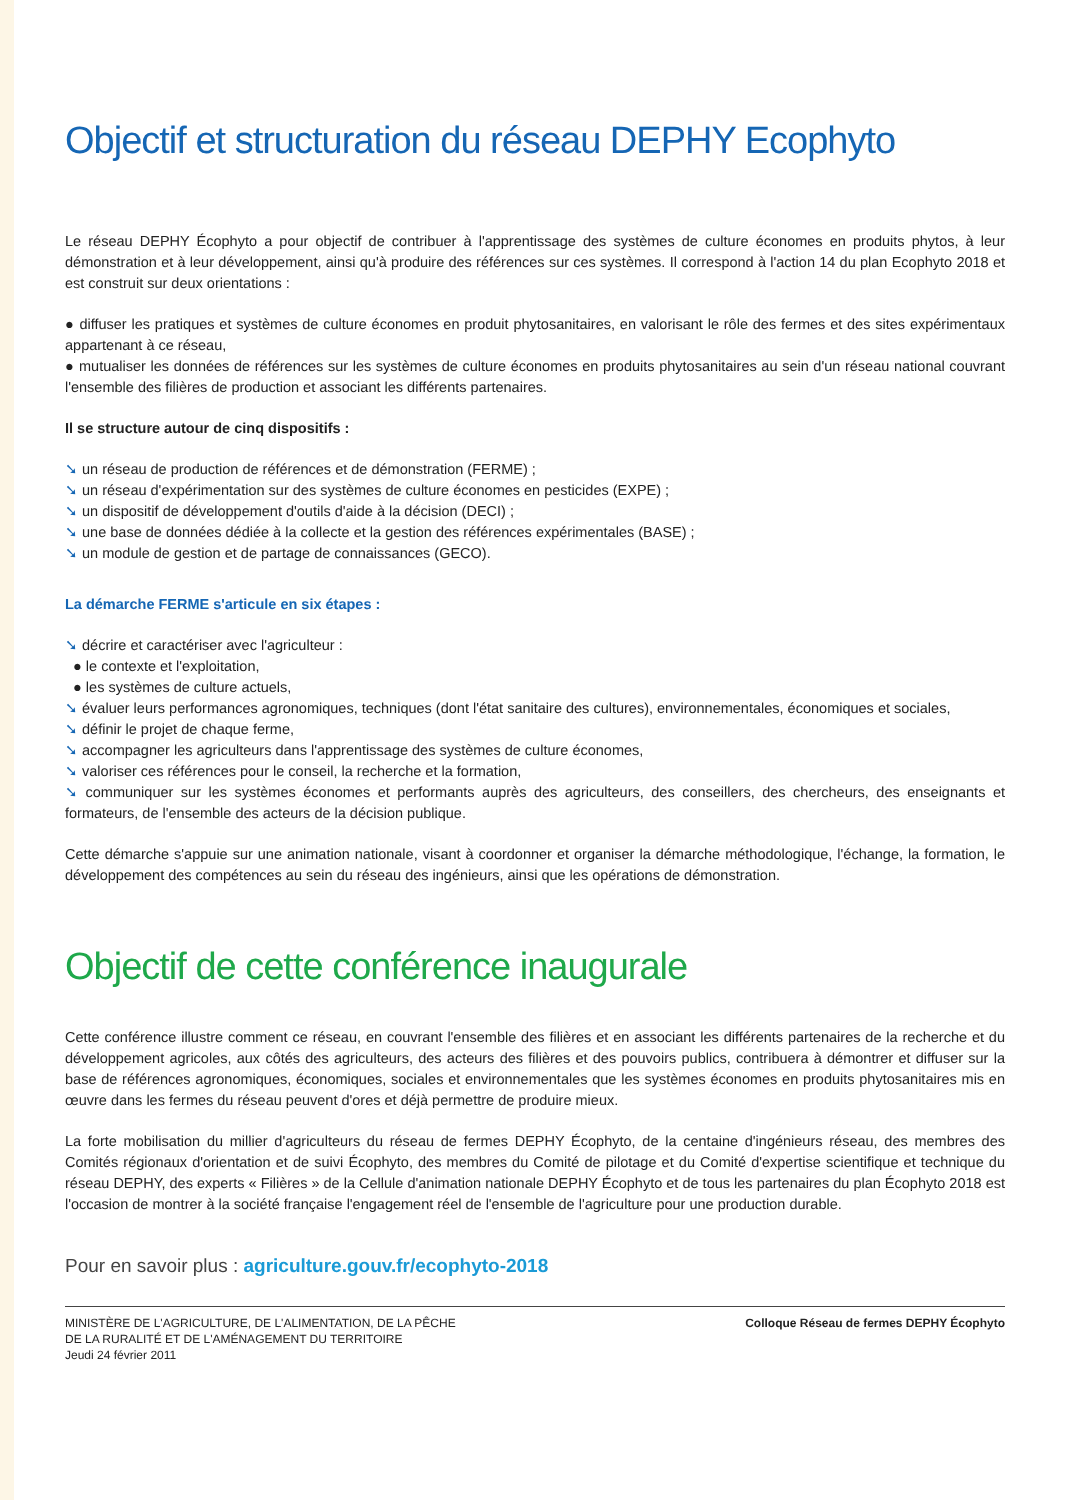Objectif et structuration du réseau DEPHY Ecophyto
Le réseau DEPHY Écophyto a pour objectif de contribuer à l'apprentissage des systèmes de culture économes en produits phytos, à leur démonstration et à leur développement, ainsi qu'à produire des références sur ces systèmes. Il correspond à l'action 14 du plan Ecophyto 2018 et est construit sur deux orientations :
● diffuser les pratiques et systèmes de culture économes en produit phytosanitaires, en valorisant le rôle des fermes et des sites expérimentaux appartenant à ce réseau,
● mutualiser les données de références sur les systèmes de culture économes en produits phytosanitaires au sein d'un réseau national couvrant l'ensemble des filières de production et associant les différents partenaires.
Il se structure autour de cinq dispositifs :
➘ un réseau de production de références et de démonstration (FERME) ;
➘ un réseau d'expérimentation sur des systèmes de culture économes en pesticides (EXPE) ;
➘ un dispositif de développement d'outils d'aide à la décision (DECI) ;
➘ une base de données dédiée à la collecte et la gestion des références expérimentales (BASE) ;
➘ un module de gestion et de partage de connaissances (GECO).
La démarche FERME s'articule en six étapes :
➘ décrire et caractériser avec l'agriculteur :
● le contexte et l'exploitation,
● les systèmes de culture actuels,
➘ évaluer leurs performances agronomiques, techniques (dont l'état sanitaire des cultures), environnementales, économiques et sociales,
➘ définir le projet de chaque ferme,
➘ accompagner les agriculteurs dans l'apprentissage des systèmes de culture économes,
➘ valoriser ces références pour le conseil, la recherche et la formation,
➘ communiquer sur les systèmes économes et performants auprès des agriculteurs, des conseillers, des chercheurs, des enseignants et formateurs, de l'ensemble des acteurs de la décision publique.
Cette démarche s'appuie sur une animation nationale, visant à coordonner et organiser la démarche méthodologique, l'échange, la formation, le développement des compétences au sein du réseau des ingénieurs, ainsi que les opérations de démonstration.
Objectif de cette conférence inaugurale
Cette conférence illustre comment ce réseau, en couvrant l'ensemble des filières et en associant les différents partenaires de la recherche et du développement agricoles, aux côtés des agriculteurs, des acteurs des filières et des pouvoirs publics, contribuera à démontrer et diffuser sur la base de références agronomiques, économiques, sociales et environnementales que les systèmes économes en produits phytosanitaires mis en œuvre dans les fermes du réseau peuvent d'ores et déjà permettre de produire mieux.
La forte mobilisation du millier d'agriculteurs du réseau de fermes DEPHY Écophyto, de la centaine d'ingénieurs réseau, des membres des Comités régionaux d'orientation et de suivi Écophyto, des membres du Comité de pilotage et du Comité d'expertise scientifique et technique du réseau DEPHY, des experts « Filières » de la Cellule d'animation nationale DEPHY Écophyto et de tous les partenaires du plan Écophyto 2018 est l'occasion de montrer à la société française l'engagement réel de l'ensemble de l'agriculture pour une production durable.
Pour en savoir plus : agriculture.gouv.fr/ecophyto-2018
MINISTÈRE DE L'AGRICULTURE, DE L'ALIMENTATION, DE LA PÊCHE
DE LA RURALITÉ ET DE L'AMÉNAGEMENT DU TERRITOIRE
Jeudi 24 février 2011
Colloque Réseau de fermes DEPHY Écophyto